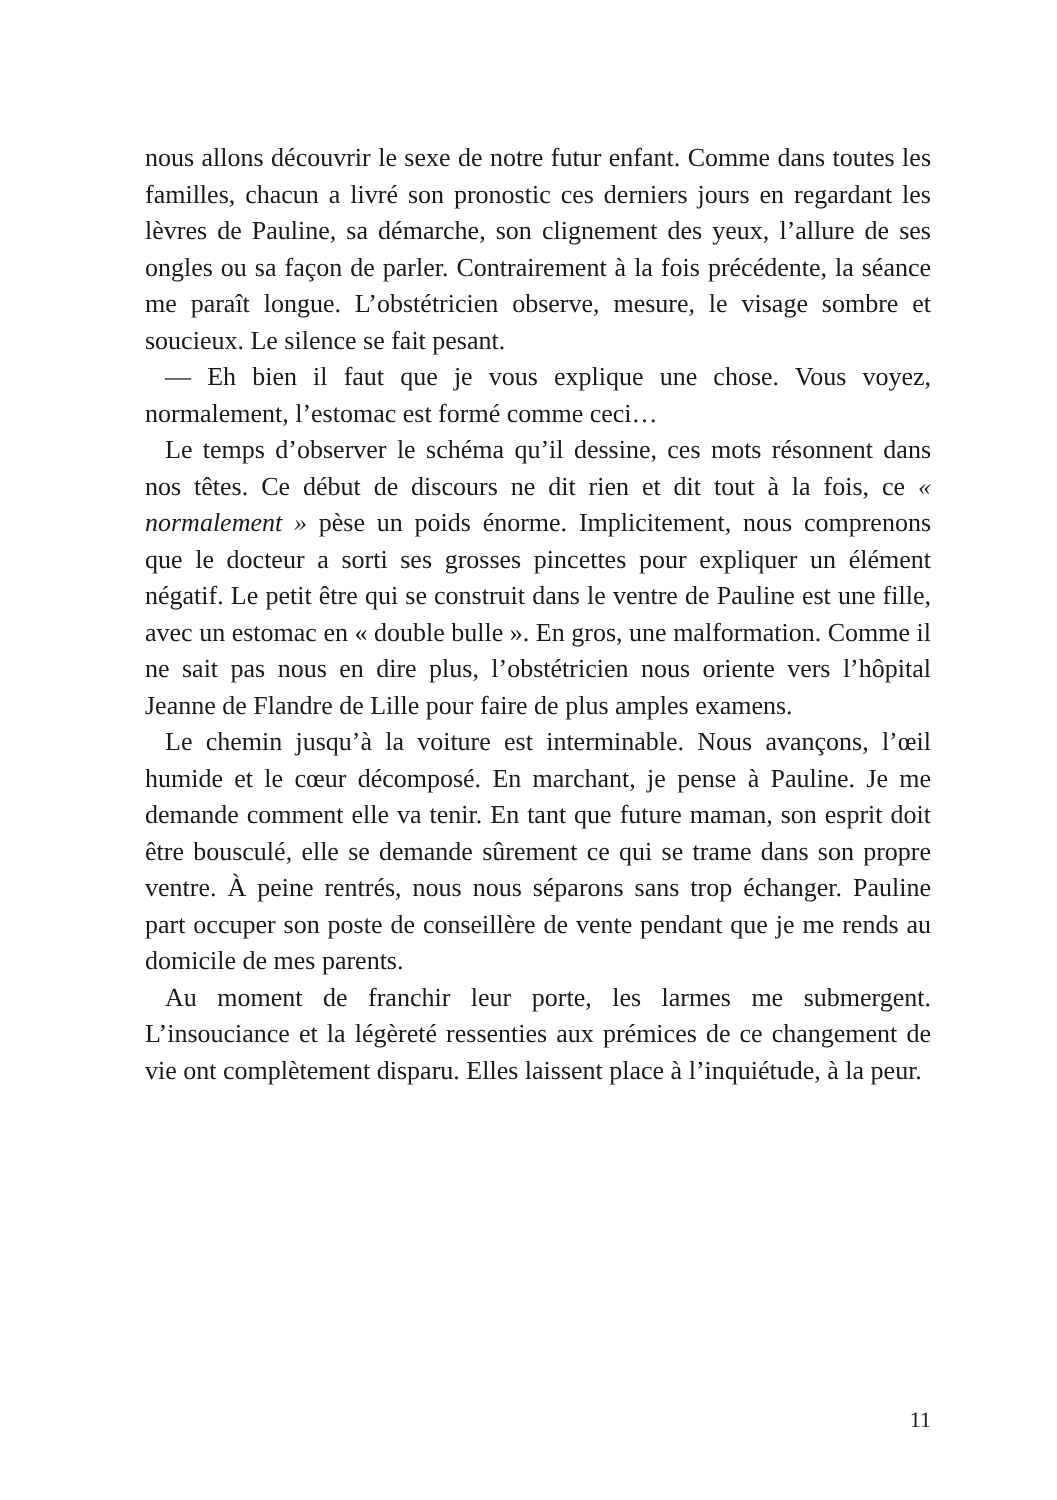nous allons découvrir le sexe de notre futur enfant. Comme dans toutes les familles, chacun a livré son pronostic ces derniers jours en regardant les lèvres de Pauline, sa démarche, son clignement des yeux, l’allure de ses ongles ou sa façon de parler. Contrairement à la fois précédente, la séance me paraît longue. L’obstétricien observe, mesure, le visage sombre et soucieux. Le silence se fait pesant.
— Eh bien il faut que je vous explique une chose. Vous voyez, normalement, l’estomac est formé comme ceci…
Le temps d’observer le schéma qu’il dessine, ces mots résonnent dans nos têtes. Ce début de discours ne dit rien et dit tout à la fois, ce « normalement » pèse un poids énorme. Implicitement, nous comprenons que le docteur a sorti ses grosses pincettes pour expliquer un élément négatif. Le petit être qui se construit dans le ventre de Pauline est une fille, avec un estomac en « double bulle ». En gros, une malformation. Comme il ne sait pas nous en dire plus, l’obstétricien nous oriente vers l’hôpital Jeanne de Flandre de Lille pour faire de plus amples examens.
Le chemin jusqu’à la voiture est interminable. Nous avançons, l’œil humide et le cœur décomposé. En marchant, je pense à Pauline. Je me demande comment elle va tenir. En tant que future maman, son esprit doit être bousculé, elle se demande sûrement ce qui se trame dans son propre ventre. À peine rentrés, nous nous séparons sans trop échanger. Pauline part occuper son poste de conseillère de vente pendant que je me rends au domicile de mes parents.
Au moment de franchir leur porte, les larmes me submergent. L’insouciance et la légèreté ressenties aux prémices de ce changement de vie ont complètement disparu. Elles laissent place à l’inquiétude, à la peur.
11